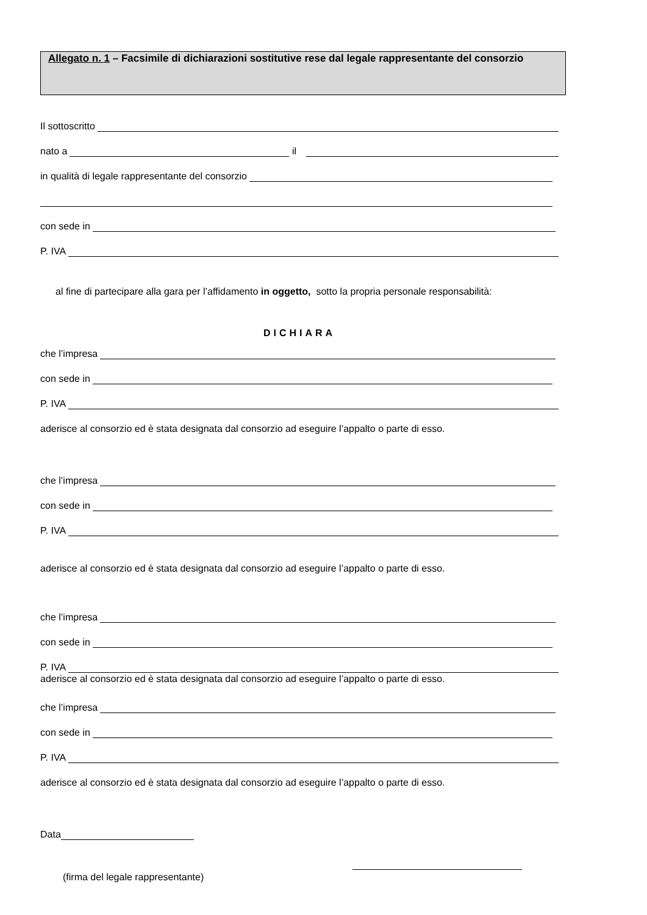Allegato n. 1 – Facsimile di dichiarazioni sostitutive rese dal legale rappresentante del consorzio
Il sottoscritto
nato a il
in qualità di legale rappresentante del consorzio
con sede in
P. IVA
al fine di partecipare alla gara per l’affidamento in oggetto, sotto la propria personale responsabilità:
DICHIARA
che l’impresa
con sede in
P. IVA
aderisce al consorzio ed è stata designata dal consorzio ad eseguire l’appalto o parte di esso.
che l’impresa
con sede in
P. IVA
aderisce al consorzio ed è stata designata dal consorzio ad eseguire l’appalto o parte di esso.
che l’impresa
con sede in
P. IVA
aderisce al consorzio ed è stata designata dal consorzio ad eseguire l’appalto o parte di esso.
che l’impresa
con sede in
P. IVA
aderisce al consorzio ed è stata designata dal consorzio ad eseguire l’appalto o parte di esso.
Data
(firma del legale rappresentante)